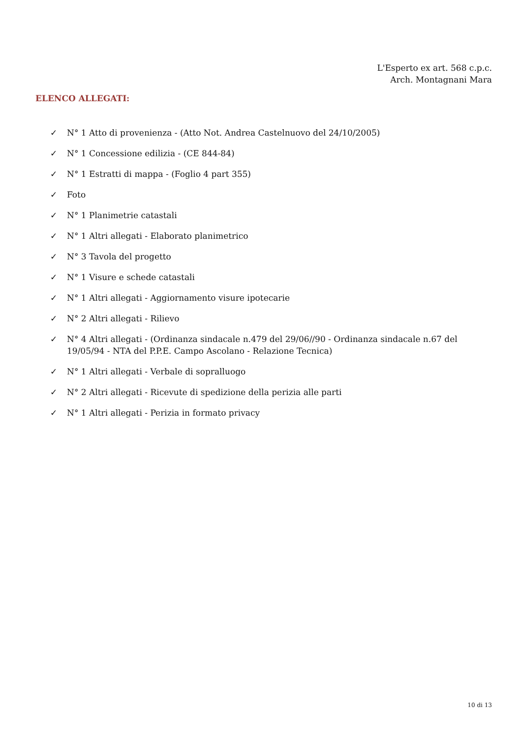L'Esperto ex art. 568 c.p.c.
Arch. Montagnani Mara
ELENCO ALLEGATI:
✓ N° 1 Atto di provenienza - (Atto Not. Andrea Castelnuovo del 24/10/2005)
✓ N° 1 Concessione edilizia - (CE 844-84)
✓ N° 1 Estratti di mappa - (Foglio 4 part 355)
✓ Foto
✓ N° 1 Planimetrie catastali
✓ N° 1 Altri allegati - Elaborato planimetrico
✓ N° 3 Tavola del progetto
✓ N° 1 Visure e schede catastali
✓ N° 1 Altri allegati - Aggiornamento visure ipotecarie
✓ N° 2 Altri allegati - Rilievo
✓ N° 4 Altri allegati - (Ordinanza sindacale n.479 del 29/06//90 - Ordinanza sindacale n.67 del 19/05/94 - NTA del P.P.E. Campo Ascolano - Relazione Tecnica)
✓ N° 1 Altri allegati - Verbale di sopralluogo
✓ N° 2 Altri allegati - Ricevute di spedizione della perizia alle parti
✓ N° 1 Altri allegati - Perizia in formato privacy
10 di 13